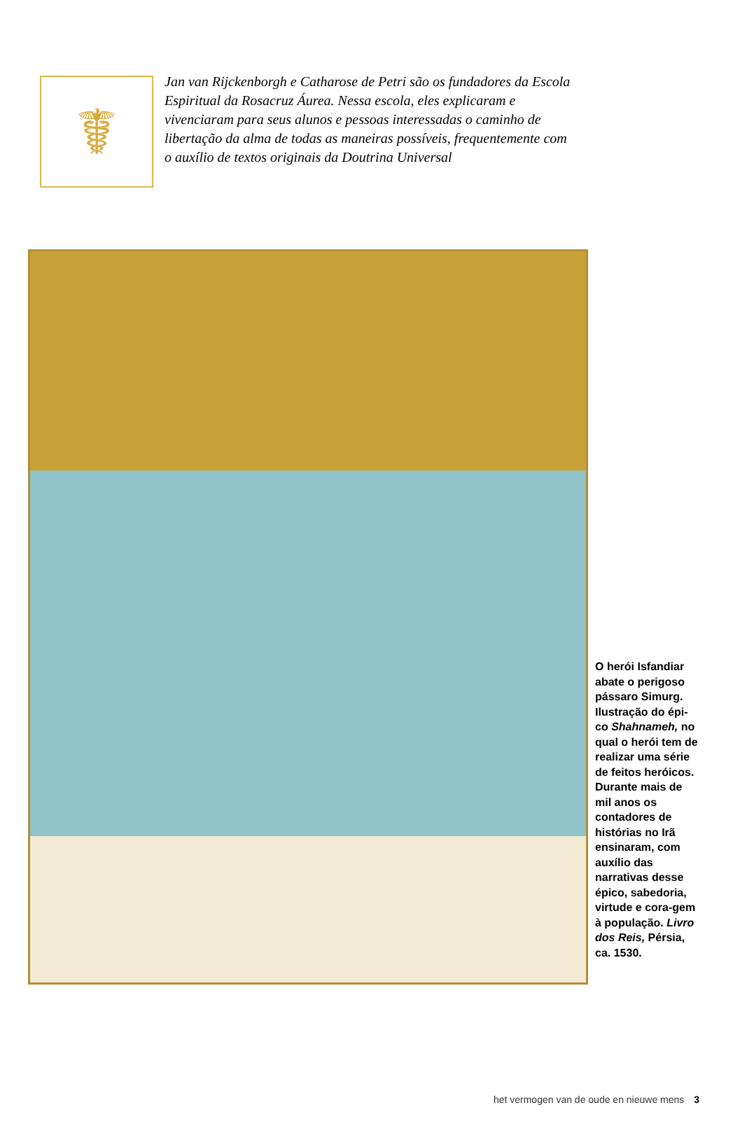☤
Jan van Rijckenborgh e Catharose de Petri são os fundadores da Escola Espiritual da Rosacruz Áurea. Nessa escola, eles explicaram e vivenciaram para seus alunos e pessoas interessadas o caminho de libertação da alma de todas as maneiras possíveis, frequentemente com o auxílio de textos originais da Doutrina Universal
O herói Isfandiar abate o perigoso pássaro Simurg. Ilustração do épi-co Shahnameh, no qual o herói tem de realizar uma série de feitos heróicos. Durante mais de mil anos os contadores de histórias no Irã ensinaram, com auxílio das narrativas desse épico, sabedoria, virtude e cora-gem à população. Livro dos Reis, Pérsia, ca. 1530.
het vermogen van de oude en nieuwe mens 3